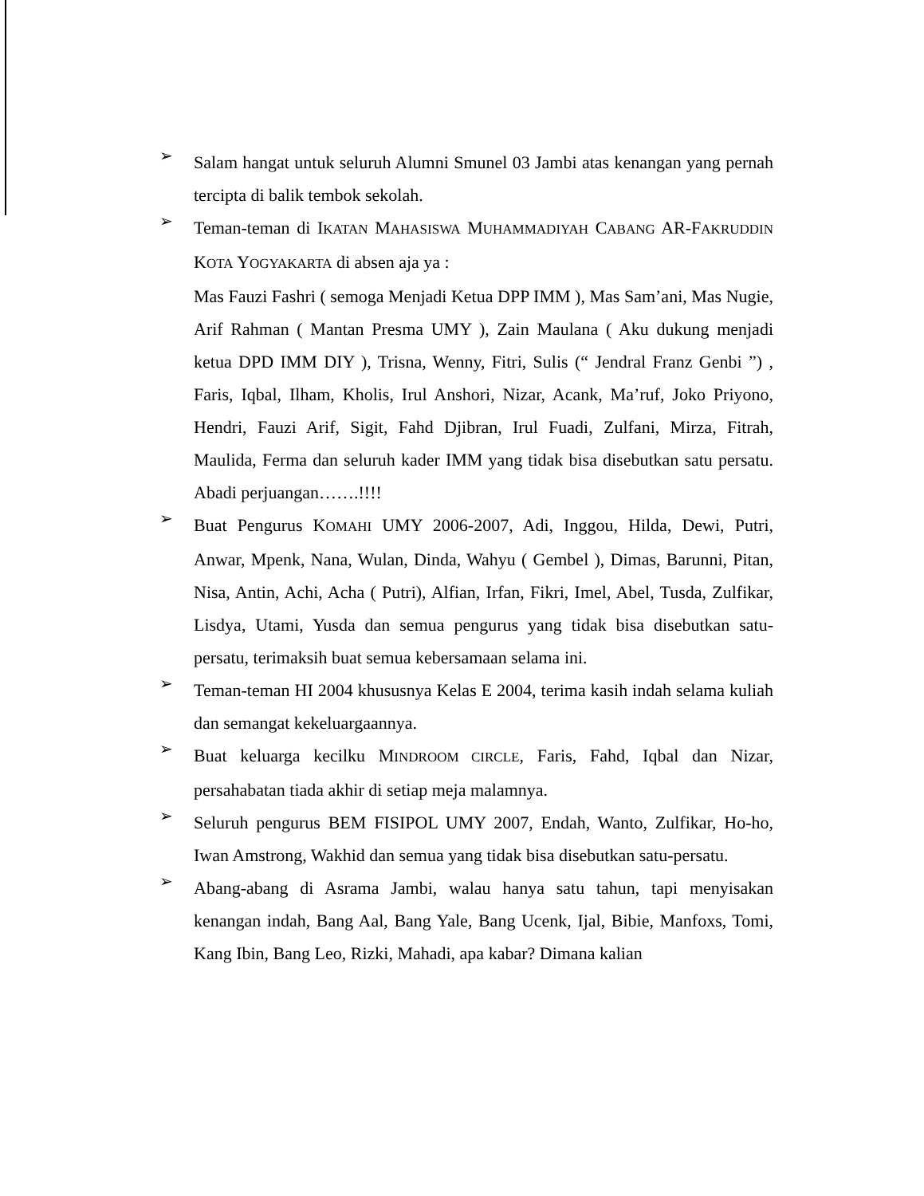➢
Salam hangat untuk seluruh Alumni Smunel 03 Jambi atas kenangan yang pernah tercipta di balik tembok sekolah.
➢
Teman-teman di IKATAN MAHASISWA MUHAMMADIYAH CABANG AR-FAKRUDDIN KOTA YOGYAKARTA di absen aja ya :
Mas Fauzi Fashri ( semoga Menjadi Ketua DPP IMM ), Mas Sam’ani, Mas Nugie, Arif Rahman ( Mantan Presma UMY ), Zain Maulana ( Aku dukung menjadi ketua DPD IMM DIY ), Trisna, Wenny, Fitri, Sulis (“ Jendral Franz Genbi ”) , Faris, Iqbal, Ilham, Kholis, Irul Anshori, Nizar, Acank, Ma’ruf, Joko Priyono, Hendri, Fauzi Arif, Sigit, Fahd Djibran, Irul Fuadi, Zulfani, Mirza, Fitrah, Maulida, Ferma dan seluruh kader IMM yang tidak bisa disebutkan satu persatu. Abadi perjuangan…….!!!!
➢
Buat Pengurus KOMAHI UMY 2006-2007, Adi, Inggou, Hilda, Dewi, Putri, Anwar, Mpenk, Nana, Wulan, Dinda, Wahyu ( Gembel ), Dimas, Barunni, Pitan, Nisa, Antin, Achi, Acha ( Putri), Alfian, Irfan, Fikri, Imel, Abel, Tusda, Zulfikar, Lisdya, Utami, Yusda dan semua pengurus yang tidak bisa disebutkan satu-persatu, terimaksih buat semua kebersamaan selama ini.
➢
Teman-teman HI 2004 khususnya Kelas E 2004, terima kasih indah selama kuliah dan semangat kekeluargaannya.
➢
Buat keluarga kecilku MINDROOM CIRCLE, Faris, Fahd, Iqbal dan Nizar, persahabatan tiada akhir di setiap meja malamnya.
➢
Seluruh pengurus BEM FISIPOL UMY 2007, Endah, Wanto, Zulfikar, Ho-ho, Iwan Amstrong, Wakhid dan semua yang tidak bisa disebutkan satu-persatu.
➢
Abang-abang di Asrama Jambi, walau hanya satu tahun, tapi menyisakan kenangan indah, Bang Aal, Bang Yale, Bang Ucenk, Ijal, Bibie, Manfoxs, Tomi, Kang Ibin, Bang Leo, Rizki, Mahadi, apa kabar? Dimana kalian